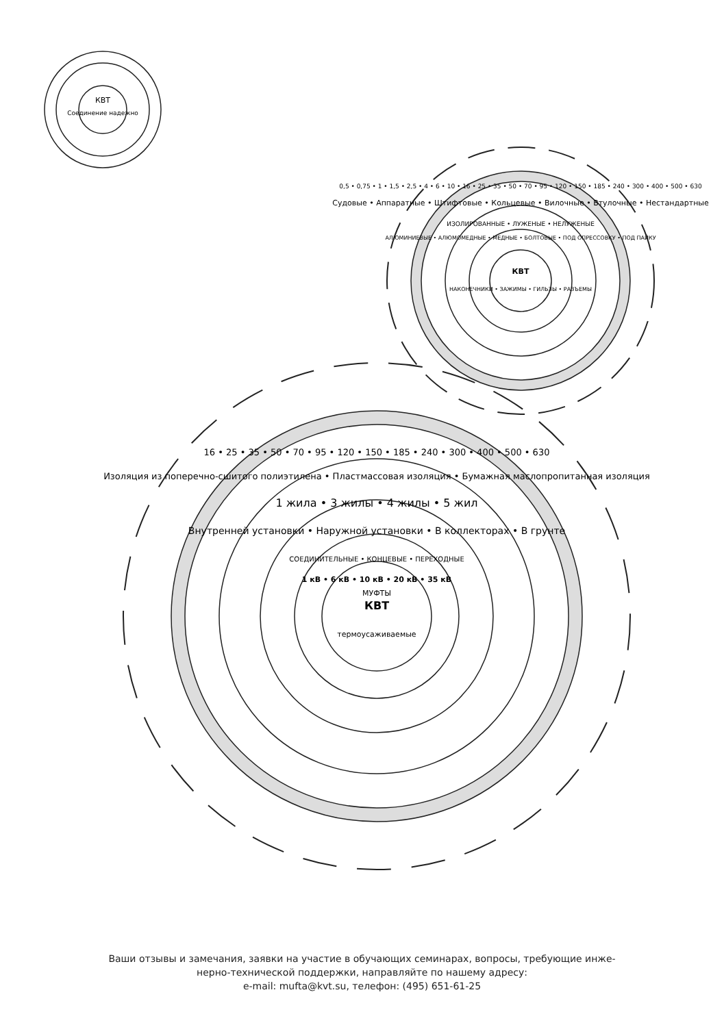КВТ
Соединение надежно
КВТ
НАКОНЕЧНИКИ • ЗАЖИМЫ • ГИЛЬЗЫ • РАЗЪЕМЫ
Судовые • Аппаратные • Штифтовые • Кольцевые • Вилочные • Втулочные • Нестандартные
ИЗОЛИРОВАННЫЕ • ЛУЖЕНЫЕ • НЕЛУЖЕНЫЕ
АЛЮМИНИЕВЫЕ • АЛЮМОМЕДНЫЕ • МЕДНЫЕ • БОЛТОВЫЕ • ПОД ОПРЕССОВКУ • ПОД ПАЙКУ
0,5 • 0,75 • 1 • 1,5 • 2,5 • 4 • 6 • 10 • 16 • 25 • 35 • 50 • 70 • 95 • 120 • 150 • 185 • 240 • 300 • 400 • 500 • 630
КВТ
МУФТЫ
термоусаживаемые
1 кВ • 6 кВ • 10 кВ • 20 кВ • 35 кВ
СОЕДИНИТЕЛЬНЫЕ • КОНЦЕВЫЕ • ПЕРЕХОДНЫЕ
Внутренней установки • Наружной установки • В коллекторах • В грунте
1 жила • 3 жилы • 4 жилы • 5 жил
Изоляция из поперечно-сшитого полиэтилена • Пластмассовая изоляция • Бумажная маслопропитанная изоляция
16 • 25 • 35 • 50 • 70 • 95 • 120 • 150 • 185 • 240 • 300 • 400 • 500 • 630
Ваши отзывы и замечания, заявки на участие в обучающих семинарах, вопросы, требующие инже-
нерно-технической поддержки, направляйте по нашему адресу:
e-mail: mufta@kvt.su, телефон: (495) 651-61-25